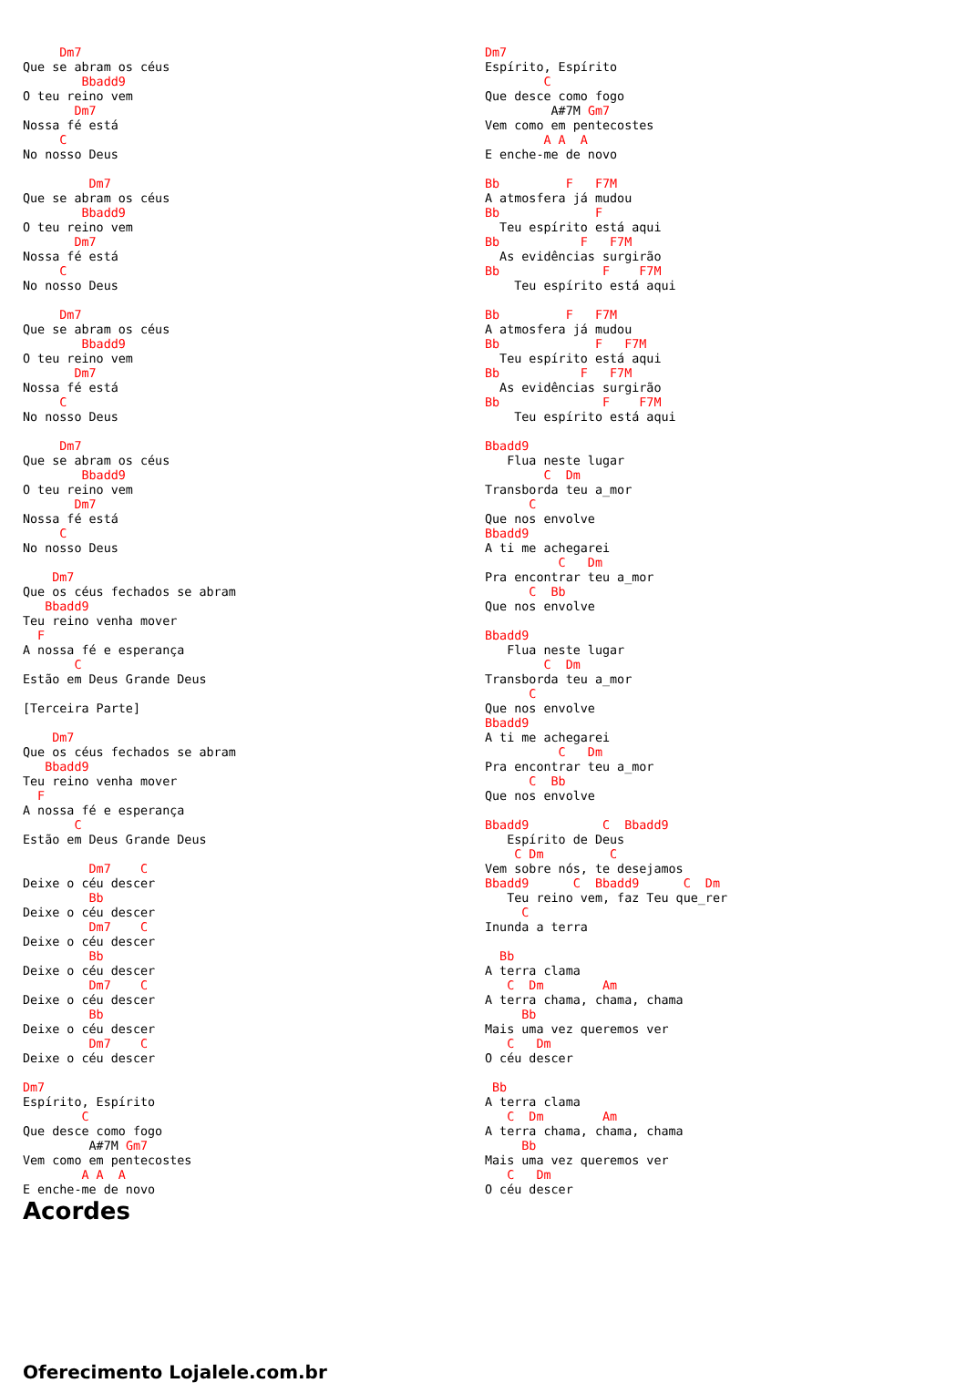Dm7
Que se abram os céus
        Bbadd9
O teu reino vem
       Dm7
Nossa fé está
     C
No nosso Deus

         Dm7
Que se abram os céus
        Bbadd9
O teu reino vem
       Dm7
Nossa fé está
     C
No nosso Deus

     Dm7
Que se abram os céus
        Bbadd9
O teu reino vem
       Dm7
Nossa fé está
     C
No nosso Deus

     Dm7
Que se abram os céus
        Bbadd9
O teu reino vem
       Dm7
Nossa fé está
     C
No nosso Deus

    Dm7
Que os céus fechados se abram
   Bbadd9
Teu reino venha mover
  F
A nossa fé e esperança
       C
Estão em Deus Grande Deus

[Terceira Parte]

    Dm7
Que os céus fechados se abram
   Bbadd9
Teu reino venha mover
  F
A nossa fé e esperança
       C
Estão em Deus Grande Deus

         Dm7    C
Deixe o céu descer
         Bb
Deixe o céu descer
         Dm7    C
Deixe o céu descer
         Bb
Deixe o céu descer
         Dm7    C
Deixe o céu descer
         Bb
Deixe o céu descer
         Dm7    C
Deixe o céu descer

Dm7
Espírito, Espírito
        C
Que desce como fogo
         A#7M Gm7
Vem como em pentecostes
        A A  A
E enche-me de novo
Dm7
Espírito, Espírito
        C
Que desce como fogo
         A#7M Gm7
Vem como em pentecostes
        A A  A
E enche-me de novo

Bb         F   F7M
A atmosfera já mudou
Bb             F
  Teu espírito está aqui
Bb           F   F7M
  As evidências surgirão
Bb              F    F7M
    Teu espírito está aqui

Bb         F   F7M
A atmosfera já mudou
Bb             F   F7M
  Teu espírito está aqui
Bb           F   F7M
  As evidências surgirão
Bb              F    F7M
    Teu espírito está aqui

Bbadd9
   Flua neste lugar
        C  Dm
Transborda teu a_mor
      C
Que nos envolve
Bbadd9
A ti me achegarei
          C   Dm
Pra encontrar teu a_mor
      C  Bb
Que nos envolve

Bbadd9
   Flua neste lugar
        C  Dm
Transborda teu a_mor
      C
Que nos envolve
Bbadd9
A ti me achegarei
          C   Dm
Pra encontrar teu a_mor
      C  Bb
Que nos envolve

Bbadd9          C  Bbadd9
   Espírito de Deus
    C Dm         C
Vem sobre nós, te desejamos
Bbadd9      C  Bbadd9      C  Dm
   Teu reino vem, faz Teu que_rer
     C
Inunda a terra

  Bb
A terra clama
   C  Dm        Am
A terra chama, chama, chama
     Bb
Mais uma vez queremos ver
   C   Dm
O céu descer

 Bb
A terra clama
   C  Dm        Am
A terra chama, chama, chama
     Bb
Mais uma vez queremos ver
   C   Dm
O céu descer
Acordes
Oferecimento Lojalele.com.br